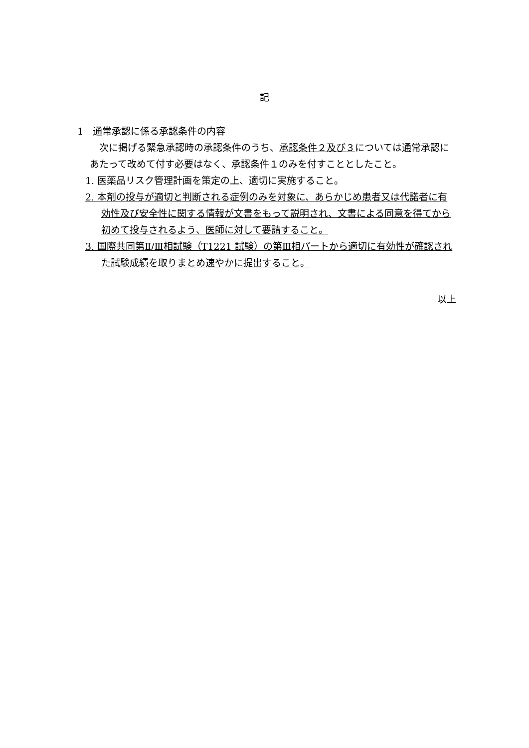記
1　通常承認に係る承認条件の内容
　次に掲げる緊急承認時の承認条件のうち、承認条件２及び３については通常承認にあたって改めて付す必要はなく、承認条件１のみを付すこととしたこと。
1. 医薬品リスク管理計画を策定の上、適切に実施すること。
2. 本剤の投与が適切と判断される症例のみを対象に、あらかじめ患者又は代諾者に有効性及び安全性に関する情報が文書をもって説明され、文書による同意を得てから初めて投与されるよう、医師に対して要請すること。
3. 国際共同第Ⅱ/Ⅲ相試験（T1221 試験）の第Ⅲ相パートから適切に有効性が確認された試験成績を取りまとめ速やかに提出すること。
以上